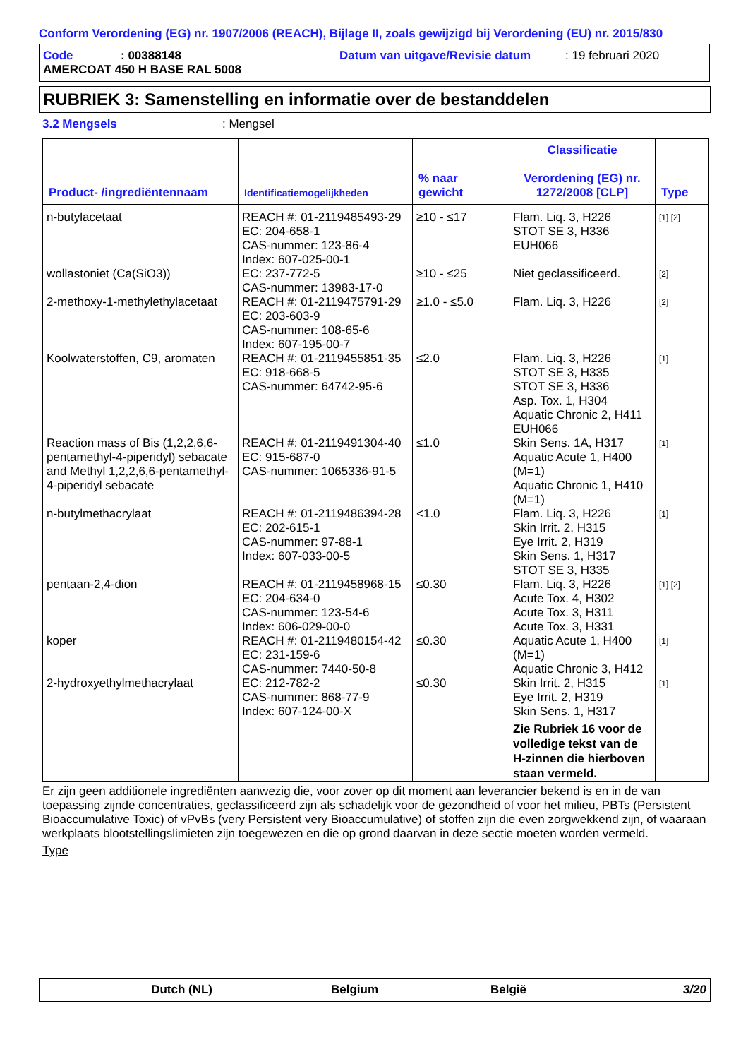Conform Verordening (EG) nr. 1907/2006 (REACH), Bijlage II, zoals gewijzigd bij Verordening (EU) nr. 2015/830
Code: 00388148 Datum van uitgave/Revisie datum: 19 februari 2020
AMERCOAT 450 H BASE RAL 5008
RUBRIEK 3: Samenstelling en informatie over de bestanddelen
3.2 Mengsels: Mengsel
| Product- /ingrediëntennaam | Identificatiemogelijkheden | % naar gewicht | Classificatie Verordening (EG) nr. 1272/2008 [CLP] | Type |
| --- | --- | --- | --- | --- |
| n-butylacetaat | REACH #: 01-2119485493-29 EC: 204-658-1 CAS-nummer: 123-86-4 Index: 607-025-00-1 | ≥10 - ≤17 | Flam. Liq. 3, H226 STOT SE 3, H336 EUH066 | [1] [2] |
| wollastoniet (Ca(SiO3)) | EC: 237-772-5 CAS-nummer: 13983-17-0 | ≥10 - ≤25 | Niet geclassificeerd. | [2] |
| 2-methoxy-1-methylethylacetaat | REACH #: 01-2119475791-29 EC: 203-603-9 CAS-nummer: 108-65-6 Index: 607-195-00-7 | ≥1.0 - ≤5.0 | Flam. Liq. 3, H226 | [2] |
| Koolwaterstoffen, C9, aromaten | REACH #: 01-2119455851-35 EC: 918-668-5 CAS-nummer: 64742-95-6 | ≤2.0 | Flam. Liq. 3, H226 STOT SE 3, H335 STOT SE 3, H336 Asp. Tox. 1, H304 Aquatic Chronic 2, H411 EUH066 | [1] |
| Reaction mass of Bis (1,2,2,6,6-pentamethyl-4-piperidyl) sebacate and Methyl 1,2,2,6,6-pentamethyl-4-piperidyl sebacate | REACH #: 01-2119491304-40 EC: 915-687-0 CAS-nummer: 1065336-91-5 | ≤1.0 | Skin Sens. 1A, H317 Aquatic Acute 1, H400 (M=1) Aquatic Chronic 1, H410 (M=1) | [1] |
| n-butylmethacrylaat | REACH #: 01-2119486394-28 EC: 202-615-1 CAS-nummer: 97-88-1 Index: 607-033-00-5 | <1.0 | Flam. Liq. 3, H226 Skin Irrit. 2, H315 Eye Irrit. 2, H319 Skin Sens. 1, H317 STOT SE 3, H335 | [1] |
| pentaan-2,4-dion | REACH #: 01-2119458968-15 EC: 204-634-0 CAS-nummer: 123-54-6 Index: 606-029-00-0 | ≤0.30 | Flam. Liq. 3, H226 Acute Tox. 4, H302 Acute Tox. 3, H311 Acute Tox. 3, H331 | [1] [2] |
| koper | REACH #: 01-2119480154-42 EC: 231-159-6 CAS-nummer: 7440-50-8 | ≤0.30 | Aquatic Acute 1, H400 (M=1) Aquatic Chronic 3, H412 | [1] |
| 2-hydroxyethylmethacrylaat | EC: 212-782-2 CAS-nummer: 868-77-9 Index: 607-124-00-X | ≤0.30 | Skin Irrit. 2, H315 Eye Irrit. 2, H319 Skin Sens. 1, H317 Zie Rubriek 16 voor de volledige tekst van de H-zinnen die hierboven staan vermeld. | [1] |
Er zijn geen additionele ingrediënten aanwezig die, voor zover op dit moment aan leverancier bekend is en in de van toepassing zijnde concentraties, geclassificeerd zijn als schadelijk voor de gezondheid of voor het milieu, PBTs (Persistent Bioaccumulative Toxic) of vPvBs (very Persistent very Bioaccumulative) of stoffen zijn die even zorgwekkend zijn, of waaraan werkplaats blootstellingslimieten zijn toegewezen en die op grond daarvan in deze sectie moeten worden vermeld.
Type
Dutch (NL) Belgium België 3/20